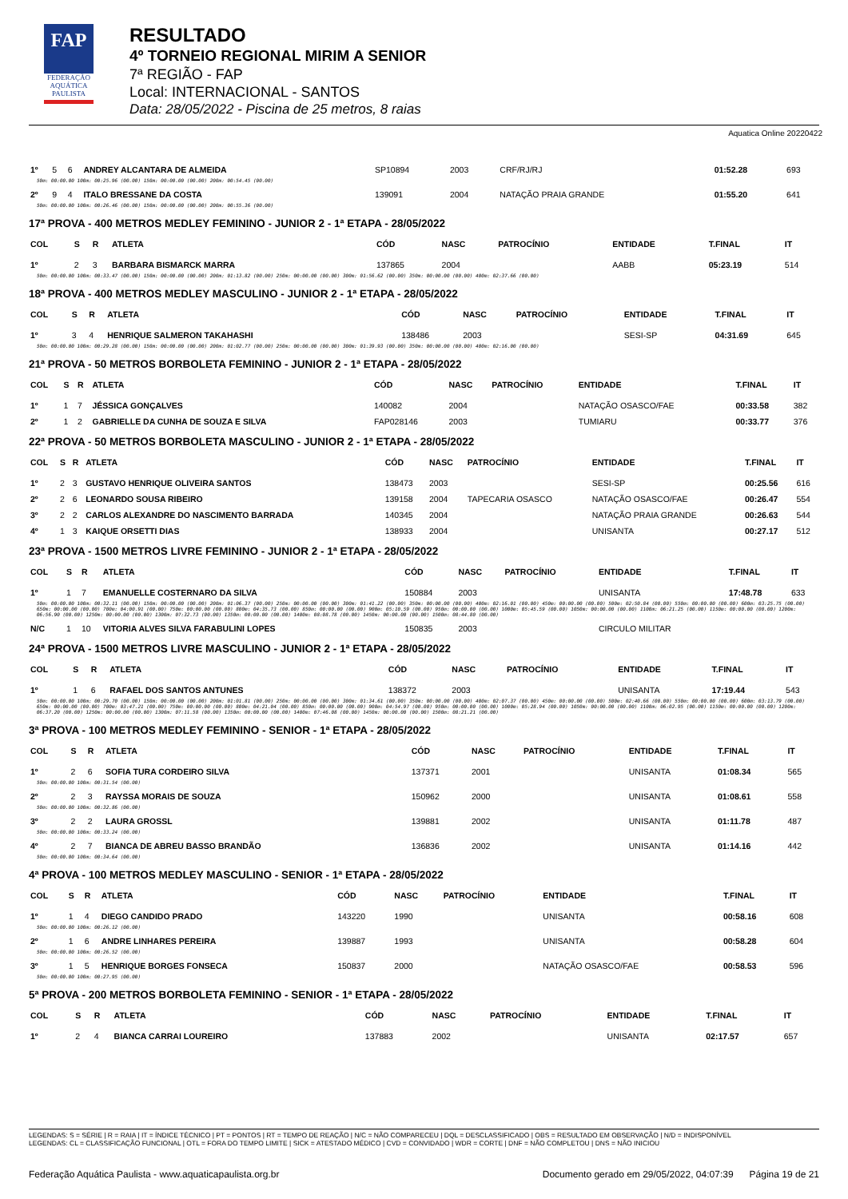FAP
FEDERAÇÃO AQUÁTICA PAULISTA
RESULTADO
4º TORNEIO REGIONAL MIRIM A SENIOR
7ª REGIÃO - FAP
Local: INTERNACIONAL - SANTOS
Data: 28/05/2022 - Piscina de 25 metros, 8 raias
Aquatica Online 20220422
| 1º | 5 | 6 | ANDREY ALCANTARA DE ALMEIDA | SP10894 | 2003 | | CRF/RJ/RJ | 01:52.28 | 693 |
| 50m: 00:00.00 100m: 00:25.96 (00.00) 150m: 00:00.00 (00.00) 200m: 00:54.45 (00.00) | | | | | | | | | |
| 2º | 9 | 4 | ITALO BRESSANE DA COSTA | 139091 | 2004 | | NATAÇÃO PRAIA GRANDE | 01:55.20 | 641 |
| 50m: 00:00.00 100m: 00:26.46 (00.00) 150m: 00:00.00 (00.00) 200m: 00:55.36 (00.00) | | | | | | | | | |
17ª PROVA - 400 METROS MEDLEY FEMININO - JUNIOR 2 - 1ª ETAPA - 28/05/2022
| COL | S | R | ATLETA | CÓD | NASC | PATROCÍNIO | ENTIDADE | T.FINAL | IT |
| --- | --- | --- | --- | --- | --- | --- | --- | --- | --- |
| 1º | 2 | 3 | BARBARA BISMARCK MARRA | 137865 | 2004 | | AABB | 05:23.19 | 514 |
| 50m: 00:00.00 100m: 00:33.47 (00.00) 150m: 00:00.00 (00.00) 200m: 01:13.82 (00.00) 250m: 00:00.00 (00.00) 300m: 01:56.62 (00.00) 350m: 00:00.00 (00.00) 400m: 02:37.66 (00.00) | | | | | | | | | |
18ª PROVA - 400 METROS MEDLEY MASCULINO - JUNIOR 2 - 1ª ETAPA - 28/05/2022
| COL | S | R | ATLETA | CÓD | NASC | PATROCÍNIO | ENTIDADE | T.FINAL | IT |
| --- | --- | --- | --- | --- | --- | --- | --- | --- | --- |
| 1º | 3 | 4 | HENRIQUE SALMERON TAKAHASHI | 138486 | 2003 | | SESI-SP | 04:31.69 | 645 |
| 50m: 00:00.00 100m: 00:29.28 (00.00) 150m: 00:00.00 (00.00) 200m: 01:02.77 (00.00) 250m: 00:00.00 (00.00) 300m: 01:39.93 (00.00) 350m: 00:00.00 (00.00) 400m: 02:16.00 (00.00) | | | | | | | | | |
21ª PROVA - 50 METROS BORBOLETA FEMININO - JUNIOR 2 - 1ª ETAPA - 28/05/2022
| COL | S | R | ATLETA | CÓD | NASC | PATROCÍNIO | ENTIDADE | T.FINAL | IT |
| --- | --- | --- | --- | --- | --- | --- | --- | --- | --- |
| 1º | 1 | 7 | JÉSSICA GONÇALVES | 140082 | 2004 | | NATAÇÃO OSASCO/FAE | 00:33.58 | 382 |
| 2º | 1 | 2 | GABRIELLE DA CUNHA DE SOUZA E SILVA | FAP028146 | 2003 | | TUMIARU | 00:33.77 | 376 |
22ª PROVA - 50 METROS BORBOLETA MASCULINO - JUNIOR 2 - 1ª ETAPA - 28/05/2022
| COL | S | R | ATLETA | CÓD | NASC | PATROCÍNIO | ENTIDADE | T.FINAL | IT |
| --- | --- | --- | --- | --- | --- | --- | --- | --- | --- |
| 1º | 2 | 3 | GUSTAVO HENRIQUE OLIVEIRA SANTOS | 138473 | 2003 | | SESI-SP | 00:25.56 | 616 |
| 2º | 2 | 6 | LEONARDO SOUSA RIBEIRO | 139158 | 2004 | TAPECARIA OSASCO | NATAÇÃO OSASCO/FAE | 00:26.47 | 554 |
| 3º | 2 | 2 | CARLOS ALEXANDRE DO NASCIMENTO BARRADA | 140345 | 2004 | | NATAÇÃO PRAIA GRANDE | 00:26.63 | 544 |
| 4º | 1 | 3 | KAIQUE ORSETTI DIAS | 138933 | 2004 | | UNISANTA | 00:27.17 | 512 |
23ª PROVA - 1500 METROS LIVRE FEMININO - JUNIOR 2 - 1ª ETAPA - 28/05/2022
| COL | S | R | ATLETA | CÓD | NASC | PATROCÍNIO | ENTIDADE | T.FINAL | IT |
| --- | --- | --- | --- | --- | --- | --- | --- | --- | --- |
| 1º | 1 | 7 | EMANUELLE COSTERNARO DA SILVA | 150884 | 2003 | | UNISANTA | 17:48.78 | 633 |
| 50m: 00:00.00 100m: 00:32.11 (00.00) 150m: 00:00.00 (00.00) 200m: 01:06.37 (00.00) 250m: 00:00.00 (00.00) 300m: 01:41.22 (00.00) 350m: 00:00.00 (00.00) 400m: 02:16.01 (00.00) 450m: 00:00.00 (00.00) 500m: 02:50.84 (00.00) 550m: 00:00.00 (00.00) 600m: 03:25.75 (00.00) 650m: 00:00.00 (00.00) 700m: 04:00.91 (00.00) 750m: 00:00.00 (00.00) 800m: 04:35.73 (00.00) 850m: 00:00.00 (00.00) 900m: 05:10.59 (00.00) 950m: 00:00.00 (00.00) 1000m: 05:45.59 (00.00) 1050m: 00:00.00 (00.00) 1100m: 06:21.25 (00.00) 1150m: 00:00.00 (00.00) 1200m: 06:56.90 (00.00) 1250m: 00:00.00 (00.00) 1300m: 07:32.73 (00.00) 1350m: 00:00.00 (00.00) 1400m: 08:08.78 (00.00) 1450m: 00:00.00 (00.00) 1500m: 08:44.80 (00.00) | | | | | | | | | |
| N/C | 1 | 10 | VITORIA ALVES SILVA FARABULINI LOPES | 150835 | 2003 | | CIRCULO MILITAR | | |
24ª PROVA - 1500 METROS LIVRE MASCULINO - JUNIOR 2 - 1ª ETAPA - 28/05/2022
| COL | S | R | ATLETA | CÓD | NASC | PATROCÍNIO | ENTIDADE | T.FINAL | IT |
| --- | --- | --- | --- | --- | --- | --- | --- | --- | --- |
| 1º | 1 | 6 | RAFAEL DOS SANTOS ANTUNES | 138372 | 2003 | | UNISANTA | 17:19.44 | 543 |
| 50m: 00:00.00 100m: 00:29.70 (00.00) 150m: 00:00.00 (00.00) 200m: 01:01.81 (00.00) 250m: 00:00.00 (00.00) 300m: 01:34.61 (00.00) 350m: 00:00.00 (00.00) 400m: 02:07.37 (00.00) 450m: 00:00.00 (00.00) 500m: 02:40.66 (00.00) 550m: 00:00.00 (00.00) 600m: 03:13.79 (00.00) 650m: 00:00.00 (00.00) 700m: 03:47.21 (00.00) 750m: 00:00.00 (00.00) 800m: 04:21.04 (00.00) 850m: 00:00.00 (00.00) 900m: 04:54.97 (00.00) 950m: 00:00.00 (00.00) 1000m: 05:28.94 (00.00) 1050m: 00:00.00 (00.00) 1100m: 06:02.95 (00.00) 1150m: 00:00.00 (00.00) 1200m: 06:37.20 (00.00) 1250m: 00:00.00 (00.00) 1300m: 07:11.58 (00.00) 1350m: 00:00.00 (00.00) 1400m: 07:46.08 (00.00) 1450m: 00:00.00 (00.00) 1500m: 08:21.21 (00.00) | | | | | | | | | |
3ª PROVA - 100 METROS MEDLEY FEMININO - SENIOR - 1ª ETAPA - 28/05/2022
| COL | S | R | ATLETA | CÓD | NASC | PATROCÍNIO | ENTIDADE | T.FINAL | IT |
| --- | --- | --- | --- | --- | --- | --- | --- | --- | --- |
| 1º | 2 | 6 | SOFIA TURA CORDEIRO SILVA | 137371 | 2001 | | UNISANTA | 01:08.34 | 565 |
| 50m: 00:00.00 100m: 00:31.54 (00.00) | | | | | | | | | |
| 2º | 2 | 3 | RAYSSA MORAIS DE SOUZA | 150962 | 2000 | | UNISANTA | 01:08.61 | 558 |
| 50m: 00:00.00 100m: 00:32.86 (00.00) | | | | | | | | | |
| 3º | 2 | 2 | LAURA GROSSL | 139881 | 2002 | | UNISANTA | 01:11.78 | 487 |
| 50m: 00:00.00 100m: 00:33.24 (00.00) | | | | | | | | | |
| 4º | 2 | 7 | BIANCA DE ABREU BASSO BRANDÃO | 136836 | 2002 | | UNISANTA | 01:14.16 | 442 |
| 50m: 00:00.00 100m: 00:34.64 (00.00) | | | | | | | | | |
4ª PROVA - 100 METROS MEDLEY MASCULINO - SENIOR - 1ª ETAPA - 28/05/2022
| COL | S | R | ATLETA | CÓD | NASC | PATROCÍNIO | ENTIDADE | T.FINAL | IT |
| --- | --- | --- | --- | --- | --- | --- | --- | --- | --- |
| 1º | 1 | 4 | DIEGO CANDIDO PRADO | 143220 | 1990 | | UNISANTA | 00:58.16 | 608 |
| 50m: 00:00.00 100m: 00:26.12 (00.00) | | | | | | | | | |
| 2º | 1 | 6 | ANDRE LINHARES PEREIRA | 139887 | 1993 | | UNISANTA | 00:58.28 | 604 |
| 50m: 00:00.00 100m: 00:26.52 (00.00) | | | | | | | | | |
| 3º | 1 | 5 | HENRIQUE BORGES FONSECA | 150837 | 2000 | | NATAÇÃO OSASCO/FAE | 00:58.53 | 596 |
| 50m: 00:00.00 100m: 00:27.95 (00.00) | | | | | | | | | |
5ª PROVA - 200 METROS BORBOLETA FEMININO - SENIOR - 1ª ETAPA - 28/05/2022
| COL | S | R | ATLETA | CÓD | NASC | PATROCÍNIO | ENTIDADE | T.FINAL | IT |
| --- | --- | --- | --- | --- | --- | --- | --- | --- | --- |
| 1º | 2 | 4 | BIANCA CARRAI LOUREIRO | 137883 | 2002 | | UNISANTA | 02:17.57 | 657 |
LEGENDAS: S = SÉRIE | R = RAIA | IT = ÍNDICE TÉCNICO | PT = PONTOS | RT = TEMPO DE REAÇÃO | N/C = NÃO COMPARECEU | DQL = DESCLASSIFICADO | OBS = RESULTADO EM OBSERVAÇÃO | N/D = INDISPONÍVEL
LEGENDAS: CL = CLASSIFICAÇÃO FUNCIONAL | OTL = FORA DO TEMPO LIMITE | SICK = ATESTADO MÉDICO | CVD = CONVIDADO | WDR = CORTE | DNF = NÃO COMPLETOU | DNS = NÃO INICIOU
Federação Aquática Paulista - www.aquaticapaulista.org.br Documento gerado em 29/05/2022, 04:07:39 Página 19 de 21